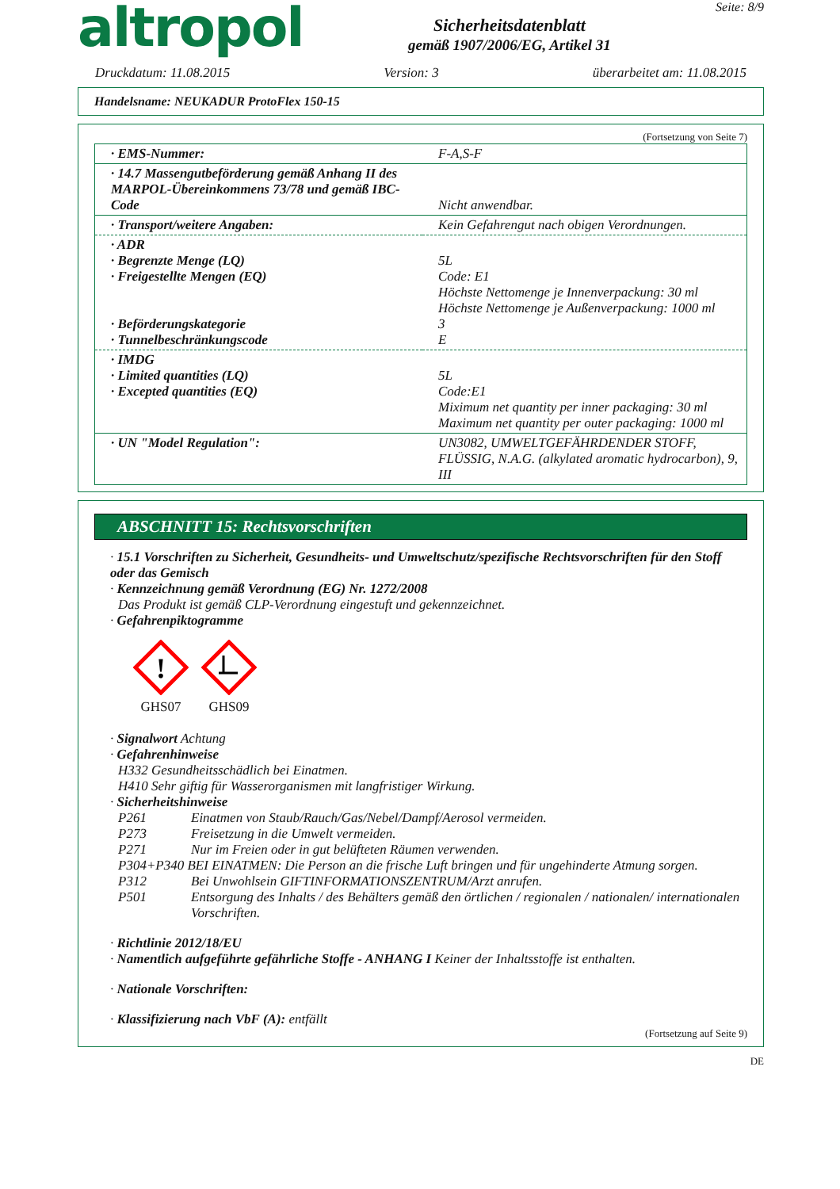altropol
Sicherheitsdatenblatt
gemäß 1907/2006/EG, Artikel 31
Seite: 8/9
Druckdatum: 11.08.2015 Version: 3 überarbeitet am: 11.08.2015
Handelsname: NEUKADUR ProtoFlex 150-15
(Fortsetzung von Seite 7)
| · EMS-Nummer: | F-A,S-F |
| · 14.7 Massengutbeförderung gemäß Anhang II des MARPOL-Übereinkommens 73/78 und gemäß IBC-Code | Nicht anwendbar. |
| · Transport/weitere Angaben: | Kein Gefahrengut nach obigen Verordnungen. |
| · ADR · Begrenzte Menge (LQ) · Freigestellte Mengen (EQ) · Beförderungskategorie · Tunnelbeschränkungscode | 5L Code: E1 Höchste Nettomenge je Innenverpackung: 30 ml Höchste Nettomenge je Außenverpackung: 1000 ml 3 E |
| · IMDG · Limited quantities (LQ) · Excepted quantities (EQ) | 5L Code:E1 Miximum net quantity per inner packaging: 30 ml Maximum net quantity per outer packaging: 1000 ml |
| · UN "Model Regulation": | UN3082, UMWELTGEFÄHRDENDER STOFF, FLÜSSIG, N.A.G. (alkylated aromatic hydrocarbon), 9, III |
ABSCHNITT 15: Rechtsvorschriften
· 15.1 Vorschriften zu Sicherheit, Gesundheits- und Umweltschutz/spezifische Rechtsvorschriften für den Stoff oder das Gemisch
· Kennzeichnung gemäß Verordnung (EG) Nr. 1272/2008
Das Produkt ist gemäß CLP-Verordnung eingestuft und gekennzeichnet.
· Gefahrenpiktogramme
!
GHS07
GHS09
· Signalwort Achtung
· Gefahrenhinweise
H332 Gesundheitsschädlich bei Einatmen.
H410 Sehr giftig für Wasserorganismen mit langfristiger Wirkung.
· Sicherheitshinweise
P261 Einatmen von Staub/Rauch/Gas/Nebel/Dampf/Aerosol vermeiden.
P273 Freisetzung in die Umwelt vermeiden.
P271 Nur im Freien oder in gut belüfteten Räumen verwenden.
P304+P340 BEI EINATMEN: Die Person an die frische Luft bringen und für ungehinderte Atmung sorgen.
P312 Bei Unwohlsein GIFTINFORMATIONSZENTRUM/Arzt anrufen.
P501 Entsorgung des Inhalts / des Behälters gemäß den örtlichen / regionalen / nationalen/ internationalen Vorschriften.
· Richtlinie 2012/18/EU
· Namentlich aufgeführte gefährliche Stoffe - ANHANG I Keiner der Inhaltsstoffe ist enthalten.
· Nationale Vorschriften:
· Klassifizierung nach VbF (A): entfällt
(Fortsetzung auf Seite 9)
DE